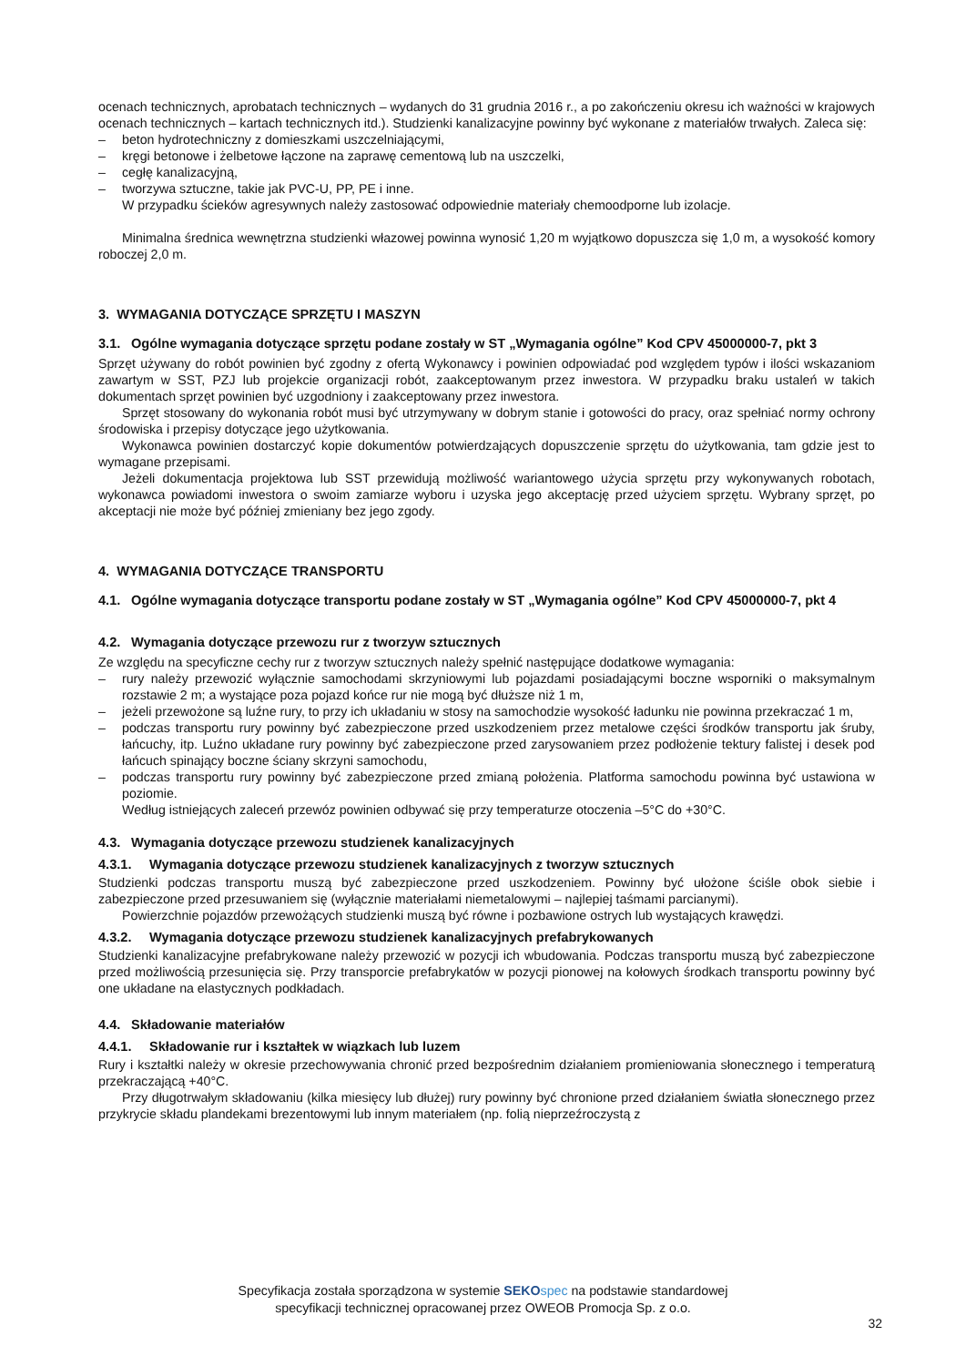ocenach technicznych, aprobatach technicznych – wydanych do 31 grudnia 2016 r., a po zakończeniu okresu ich ważności w krajowych ocenach technicznych – kartach technicznych itd.). Studzienki kanalizacyjne powinny być wykonane z materiałów trwałych. Zaleca się:
– beton hydrotechniczny z domieszkami uszczelniającymi,
– kręgi betonowe i żelbetowe łączone na zaprawę cementową lub na uszczelki,
– cegłę kanalizacyjną,
– tworzywa sztuczne, takie jak PVC-U, PP, PE i inne.
W przypadku ścieków agresywnych należy zastosować odpowiednie materiały chemoodporne lub izolacje.
Minimalna średnica wewnętrzna studzienki włazowej powinna wynosić 1,20 m wyjątkowo dopuszcza się 1,0 m, a wysokość komory roboczej 2,0 m.
3. WYMAGANIA DOTYCZĄCE SPRZĘTU I MASZYN
3.1. Ogólne wymagania dotyczące sprzętu podane zostały w ST „Wymagania ogólne” Kod CPV 45000000-7, pkt 3
Sprzęt używany do robót powinien być zgodny z ofertą Wykonawcy i powinien odpowiadać pod względem typów i ilości wskazaniom zawartym w SST, PZJ lub projekcie organizacji robót, zaakceptowanym przez inwestora. W przypadku braku ustaleń w takich dokumentach sprzęt powinien być uzgodniony i zaakceptowany przez inwestora.
Sprzęt stosowany do wykonania robót musi być utrzymywany w dobrym stanie i gotowości do pracy, oraz spełniać normy ochrony środowiska i przepisy dotyczące jego użytkowania.
Wykonawca powinien dostarczyć kopie dokumentów potwierdzających dopuszczenie sprzętu do użytkowania, tam gdzie jest to wymagane przepisami.
Jeżeli dokumentacja projektowa lub SST przewidują możliwość wariantowego użycia sprzętu przy wykonywanych robotach, wykonawca powiadomi inwestora o swoim zamiarze wyboru i uzyska jego akceptację przed użyciem sprzętu. Wybrany sprzęt, po akceptacji nie może być później zmieniany bez jego zgody.
4. WYMAGANIA DOTYCZĄCE TRANSPORTU
4.1. Ogólne wymagania dotyczące transportu podane zostały w ST „Wymagania ogólne” Kod CPV 45000000-7, pkt 4
4.2. Wymagania dotyczące przewozu rur z tworzyw sztucznych
Ze względu na specyficzne cechy rur z tworzyw sztucznych należy spełnić następujące dodatkowe wymagania:
– rury należy przewozić wyłącznie samochodami skrzyniowymi lub pojazdami posiadającymi boczne wsporniki o maksymalnym rozstawie 2 m; a wystające poza pojazd końce rur nie mogą być dłuższe niż 1 m,
– jeżeli przewożone są luźne rury, to przy ich układaniu w stosy na samochodzie wysokość ładunku nie powinna przekraczać 1 m,
– podczas transportu rury powinny być zabezpieczone przed uszkodzeniem przez metalowe części środków transportu jak śruby, łańcuchy, itp. Luźno układane rury powinny być zabezpieczone przed zarysowaniem przez podłożenie tektury falistej i desek pod łańcuch spinający boczne ściany skrzyni samochodu,
– podczas transportu rury powinny być zabezpieczone przed zmianą położenia. Platforma samochodu powinna być ustawiona w poziomie.
Według istniejących zaleceń przewóz powinien odbywać się przy temperaturze otoczenia –5°C do +30°C.
4.3. Wymagania dotyczące przewozu studzienek kanalizacyjnych
4.3.1. Wymagania dotyczące przewozu studzienek kanalizacyjnych z tworzyw sztucznych
Studzienki podczas transportu muszą być zabezpieczone przed uszkodzeniem. Powinny być ułożone ściśle obok siebie i zabezpieczone przed przesuwaniem się (wyłącznie materiałami niemetalowymi – najlepiej taśmami parcianymi).
Powierzchnie pojazdów przewożących studzienki muszą być równe i pozbawione ostrych lub wystających krawędzi.
4.3.2. Wymagania dotyczące przewozu studzienek kanalizacyjnych prefabrykowanych
Studzienki kanalizacyjne prefabrykowane należy przewozić w pozycji ich wbudowania. Podczas transportu muszą być zabezpieczone przed możliwością przesunięcia się. Przy transporcie prefabrykatów w pozycji pionowej na kołowych środkach transportu powinny być one układane na elastycznych podkładach.
4.4. Składowanie materiałów
4.4.1. Składowanie rur i kształtek w wiązkach lub luzem
Rury i kształtki należy w okresie przechowywania chronić przed bezpośrednim działaniem promieniowania słonecznego i temperaturą przekraczającą +40°C.
Przy długotrwałym składowaniu (kilka miesięcy lub dłużej) rury powinny być chronione przed działaniem światła słonecznego przez przykrycie składu plandekami brezentowymi lub innym materiałem (np. folią nieprzeźroczystą z
Specyfikacja została sporządzona w systemie SEKO spec na podstawie standardowej
specyfikacji technicznej opracowanej przez OWEOB Promocja Sp. z o.o.
32